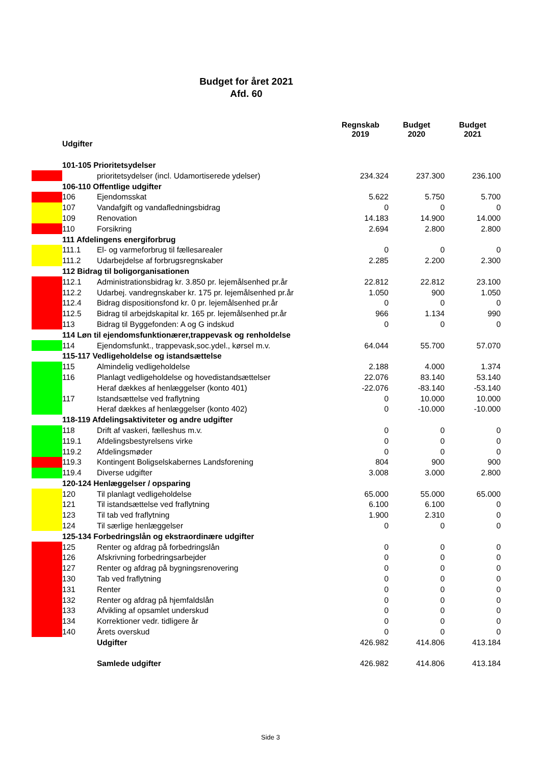Budget for året 2021
Afd. 60
| | | | Regnskab 2019 | Budget 2020 | Budget 2021 |
| --- | --- | --- | --- | --- | --- |
| | Udgifter | | | | |
| | 101-105 Prioritetsydelser | | | | |
| | | prioritetsydelser (incl. Udamortiserede ydelser) | 234.324 | 237.300 | 236.100 |
| | 106-110 Offentlige udgifter | | | | |
| | 106 | Ejendomsskat | 5.622 | 5.750 | 5.700 |
| | 107 | Vandafgift og vandafledningsbidrag | 0 | 0 | 0 |
| | 109 | Renovation | 14.183 | 14.900 | 14.000 |
| | 110 | Forsikring | 2.694 | 2.800 | 2.800 |
| | 111 Afdelingens energiforbrug | | | | |
| | 111.1 | El- og varmeforbrug til fællesarealer | 0 | 0 | 0 |
| | 111.2 | Udarbejdelse af forbrugsregnskaber | 2.285 | 2.200 | 2.300 |
| | 112 Bidrag til boligorganisationen | | | | |
| | 112.1 | Administrationsbidrag kr. 3.850 pr. lejemålsenhed pr.år | 22.812 | 22.812 | 23.100 |
| | 112.2 | Udarbej. vandregnskaber kr. 175 pr. lejemålsenhed pr.år | 1.050 | 900 | 1.050 |
| | 112.4 | Bidrag dispositionsfond kr. 0 pr. lejemålsenhed pr.år | 0 | 0 | 0 |
| | 112.5 | Bidrag til arbejdskapital kr. 165 pr. lejemålsenhed pr.år | 966 | 1.134 | 990 |
| | 113 | Bidrag til Byggefonden: A og G indskud | 0 | 0 | 0 |
| | 114 Løn til ejendomsfunktionærer,trappevask og renholdelse | | | | |
| | 114 | Ejendomsfunkt., trappevask,soc.ydel., kørsel m.v. | 64.044 | 55.700 | 57.070 |
| | 115-117 Vedligeholdelse og istandsættelse | | | | |
| | 115 | Almindelig vedligeholdelse | 2.188 | 4.000 | 1.374 |
| | 116 | Planlagt vedligeholdelse og hovedistandsættelser | 22.076 | 83.140 | 53.140 |
| | | Heraf dækkes af henlæggelser (konto 401) | -22.076 | -83.140 | -53.140 |
| | 117 | Istandsættelse ved fraflytning | 0 | 10.000 | 10.000 |
| | | Heraf dækkes af henlæggelser (konto 402) | 0 | -10.000 | -10.000 |
| | 118-119 Afdelingsaktiviteter og andre udgifter | | | | |
| | 118 | Drift af vaskeri, fælleshus m.v. | 0 | 0 | 0 |
| | 119.1 | Afdelingsbestyrelsens virke | 0 | 0 | 0 |
| | 119.2 | Afdelingsmøder | 0 | 0 | 0 |
| | 119.3 | Kontingent Boligselskabernes Landsforening | 804 | 900 | 900 |
| | 119.4 | Diverse udgifter | 3.008 | 3.000 | 2.800 |
| | 120-124 Henlæggelser / opsparing | | | | |
| | 120 | Til planlagt vedligeholdelse | 65.000 | 55.000 | 65.000 |
| | 121 | Til istandsættelse ved fraflytning | 6.100 | 6.100 | 0 |
| | 123 | Til tab ved fraflytning | 1.900 | 2.310 | 0 |
| | 124 | Til særlige henlæggelser | 0 | 0 | 0 |
| | 125-134 Forbedringslån og ekstraordinære udgifter | | | | |
| | 125 | Renter og afdrag på forbedringslån | 0 | 0 | 0 |
| | 126 | Afskrivning forbedringsarbejder | 0 | 0 | 0 |
| | 127 | Renter og afdrag på bygningsrenovering | 0 | 0 | 0 |
| | 130 | Tab ved fraflytning | 0 | 0 | 0 |
| | 131 | Renter | 0 | 0 | 0 |
| | 132 | Renter og afdrag på hjemfaldslån | 0 | 0 | 0 |
| | 133 | Afvikling af opsamlet underskud | 0 | 0 | 0 |
| | 134 | Korrektioner vedr. tidligere år | 0 | 0 | 0 |
| | 140 | Årets overskud | 0 | 0 | 0 |
| | | Udgifter | 426.982 | 414.806 | 413.184 |
| | | Samlede udgifter | 426.982 | 414.806 | 413.184 |
Side 3